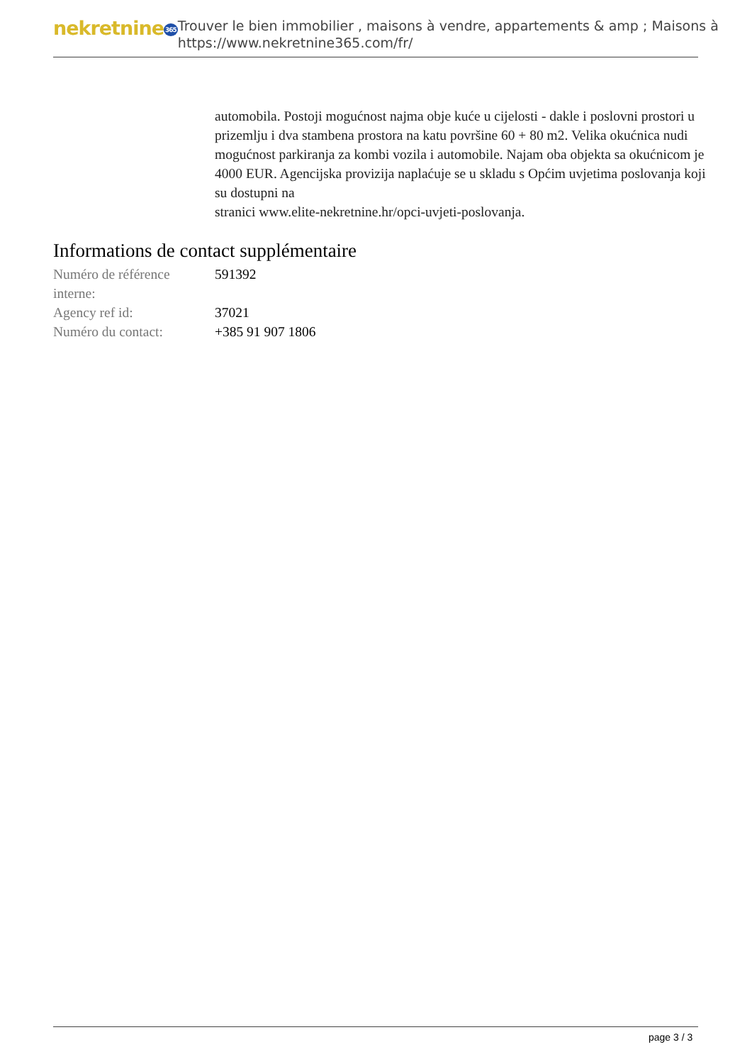nekretnine365
Trouver le bien immobilier , maisons à vendre, appartements & amp ; Maisons à
https://www.nekretnine365.com/fr/
automobila. Postoji mogućnost najma obje kuće u cijelosti - dakle i poslovni prostori u prizemlju i dva stambena prostora na katu površine 60 + 80 m2. Velika okućnica nudi mogućnost parkiranja za kombi vozila i automobile. Najam oba objekta sa okućnicom je 4000 EUR. Agencijska provizija naplaćuje se u skladu s Općim uvjetima poslovanja koji su dostupni na
stranici www.elite-nekretnine.hr/opci-uvjeti-poslovanja.
Informations de contact supplémentaire
| Numéro de référence interne: | 591392 |
| Agency ref id: | 37021 |
| Numéro du contact: | +385 91 907 1806 |
page 3 / 3